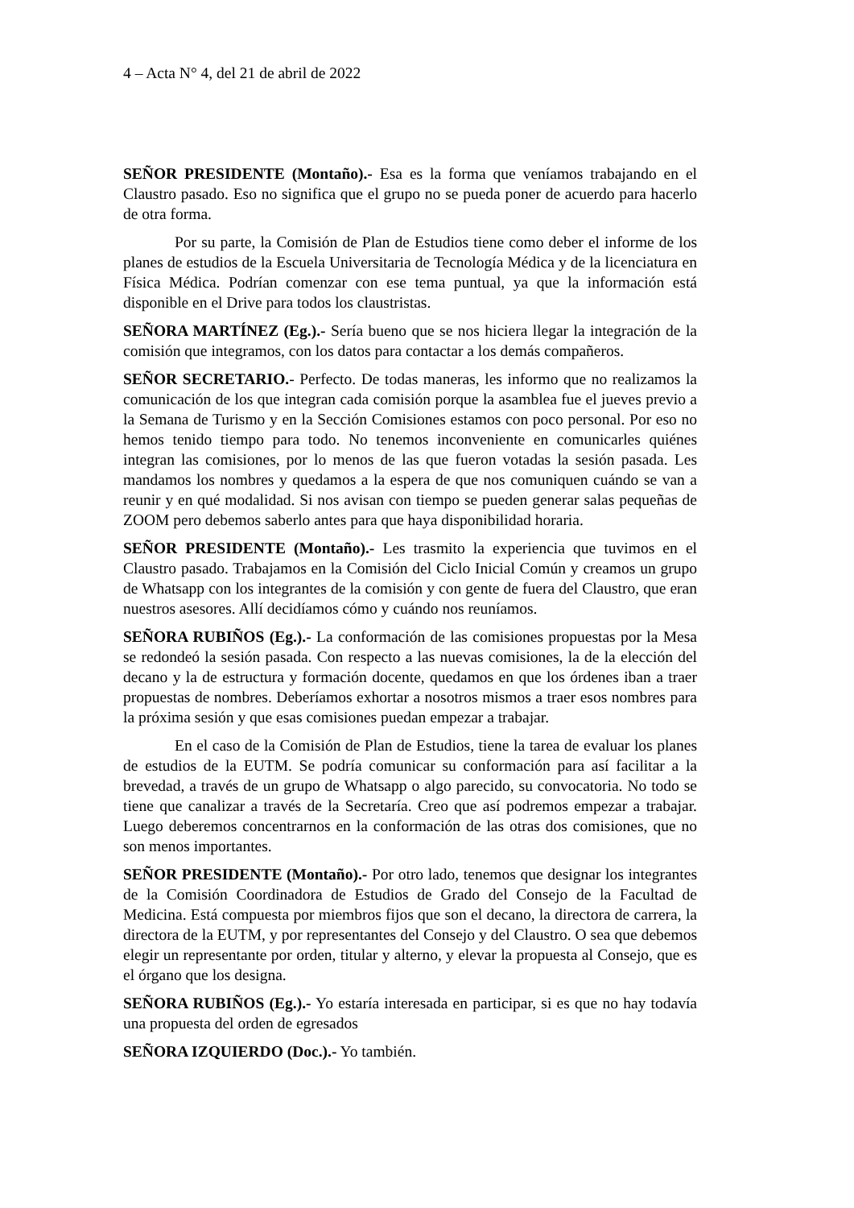4 – Acta N° 4, del 21 de abril de 2022
SEÑOR PRESIDENTE (Montaño).- Esa es la forma que veníamos trabajando en el Claustro pasado. Eso no significa que el grupo no se pueda poner de acuerdo para hacerlo de otra forma.
Por su parte, la Comisión de Plan de Estudios tiene como deber el informe de los planes de estudios de la Escuela Universitaria de Tecnología Médica y de la licenciatura en Física Médica. Podrían comenzar con ese tema puntual, ya que la información está disponible en el Drive para todos los claustristas.
SEÑORA MARTÍNEZ (Eg.).- Sería bueno que se nos hiciera llegar la integración de la comisión que integramos, con los datos para contactar a los demás compañeros.
SEÑOR SECRETARIO.- Perfecto. De todas maneras, les informo que no realizamos la comunicación de los que integran cada comisión porque la asamblea fue el jueves previo a la Semana de Turismo y en la Sección Comisiones estamos con poco personal. Por eso no hemos tenido tiempo para todo. No tenemos inconveniente en comunicarles quiénes integran las comisiones, por lo menos de las que fueron votadas la sesión pasada. Les mandamos los nombres y quedamos a la espera de que nos comuniquen cuándo se van a reunir y en qué modalidad. Si nos avisan con tiempo se pueden generar salas pequeñas de ZOOM pero debemos saberlo antes para que haya disponibilidad horaria.
SEÑOR PRESIDENTE (Montaño).- Les trasmito la experiencia que tuvimos en el Claustro pasado. Trabajamos en la Comisión del Ciclo Inicial Común y creamos un grupo de Whatsapp con los integrantes de la comisión y con gente de fuera del Claustro, que eran nuestros asesores. Allí decidíamos cómo y cuándo nos reuníamos.
SEÑORA RUBIÑOS (Eg.).- La conformación de las comisiones propuestas por la Mesa se redondeó la sesión pasada. Con respecto a las nuevas comisiones, la de la elección del decano y la de estructura y formación docente, quedamos en que los órdenes iban a traer propuestas de nombres. Deberíamos exhortar a nosotros mismos a traer esos nombres para la próxima sesión y que esas comisiones puedan empezar a trabajar.
En el caso de la Comisión de Plan de Estudios, tiene la tarea de evaluar los planes de estudios de la EUTM. Se podría comunicar su conformación para así facilitar a la brevedad, a través de un grupo de Whatsapp o algo parecido, su convocatoria. No todo se tiene que canalizar a través de la Secretaría. Creo que así podremos empezar a trabajar. Luego deberemos concentrarnos en la conformación de las otras dos comisiones, que no son menos importantes.
SEÑOR PRESIDENTE (Montaño).- Por otro lado, tenemos que designar los integrantes de la Comisión Coordinadora de Estudios de Grado del Consejo de la Facultad de Medicina. Está compuesta por miembros fijos que son el decano, la directora de carrera, la directora de la EUTM, y por representantes del Consejo y del Claustro. O sea que debemos elegir un representante por orden, titular y alterno, y elevar la propuesta al Consejo, que es el órgano que los designa.
SEÑORA RUBIÑOS (Eg.).- Yo estaría interesada en participar, si es que no hay todavía una propuesta del orden de egresados
SEÑORA IZQUIERDO (Doc.).- Yo también.